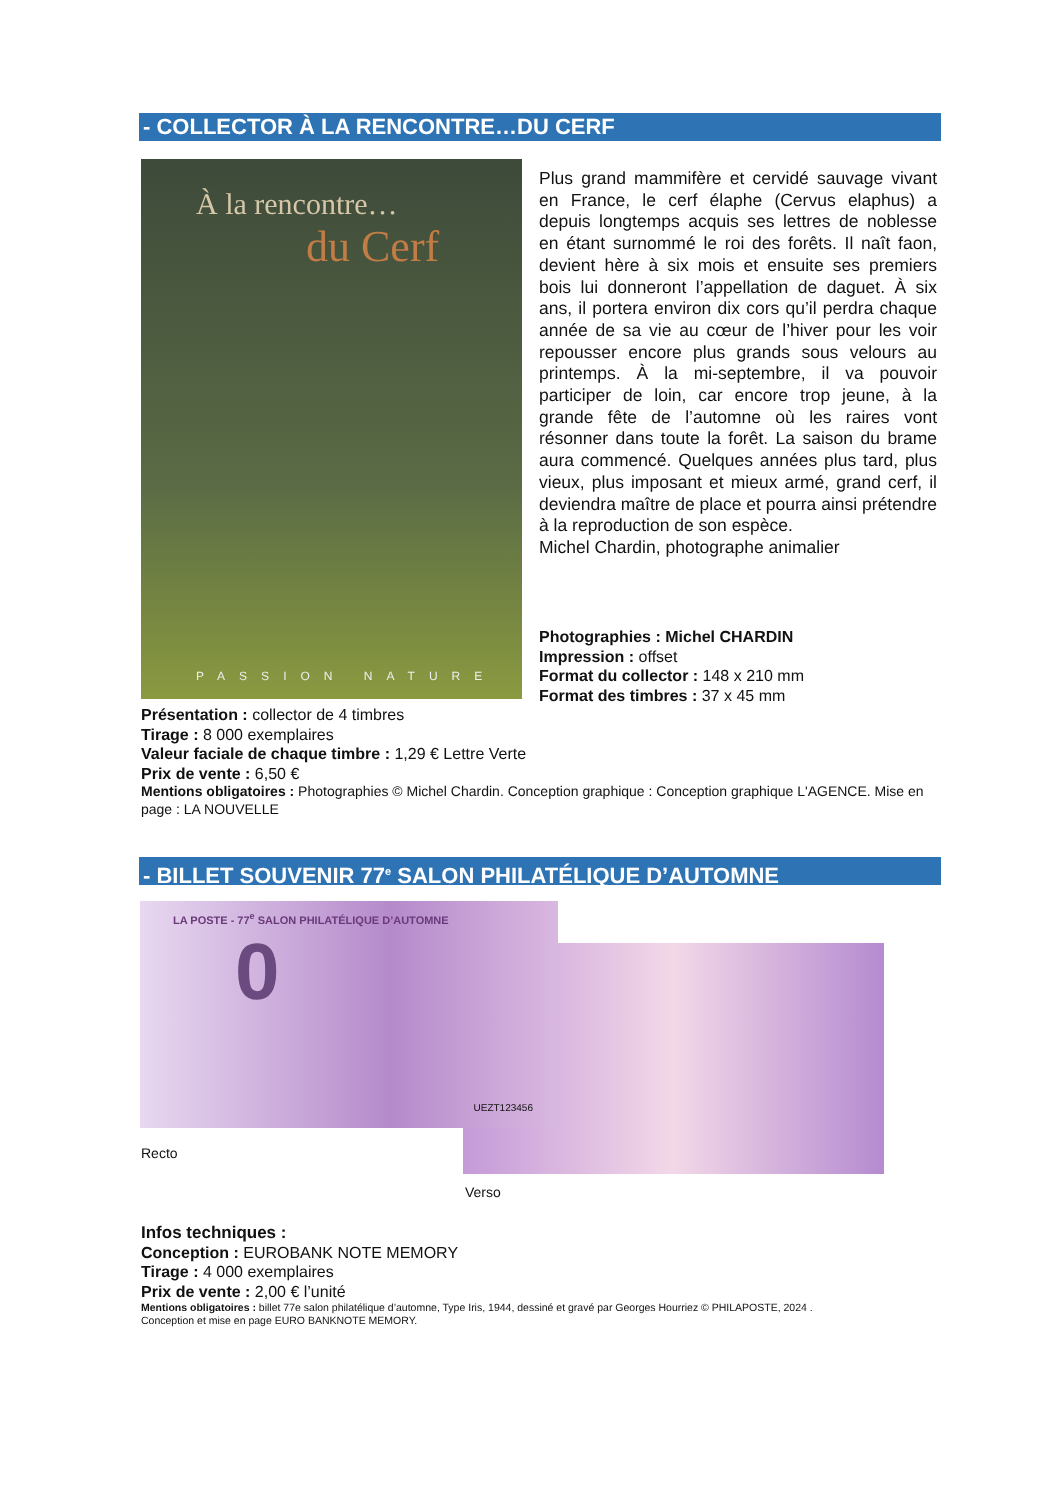- COLLECTOR À LA RENCONTRE…DU CERF
À la rencontre…
du Cerf
PASSION NATURE
Plus grand mammifère et cervidé sauvage vivant en France, le cerf élaphe (Cervus elaphus) a depuis longtemps acquis ses lettres de noblesse en étant surnommé le roi des forêts. Il naît faon, devient hère à six mois et ensuite ses premiers bois lui donneront l’appellation de daguet. À six ans, il portera environ dix cors qu’il perdra chaque année de sa vie au cœur de l’hiver pour les voir repousser encore plus grands sous velours au printemps. À la mi-septembre, il va pouvoir participer de loin, car encore trop jeune, à la grande fête de l’automne où les raires vont résonner dans toute la forêt. La saison du brame aura commencé. Quelques années plus tard, plus vieux, plus imposant et mieux armé, grand cerf, il deviendra maître de place et pourra ainsi prétendre à la reproduction de son espèce.
Michel Chardin, photographe animalier
Photographies : Michel CHARDIN
Impression : offset
Format du collector : 148 x 210 mm
Format des timbres : 37 x 45 mm
Présentation : collector de 4 timbres
Tirage : 8 000 exemplaires
Valeur faciale de chaque timbre : 1,29 € Lettre Verte
Prix de vente : 6,50 €
Mentions obligatoires : Photographies © Michel Chardin. Conception graphique : Conception graphique L'AGENCE. Mise en page : LA NOUVELLE
- BILLET SOUVENIR 77<sup>e</sup> SALON PHILATÉLIQUE D’AUTOMNE
LA POSTE - 77<sup>e</sup> SALON PHILATÉLIQUE D’AUTOMNE
0
UEZT123456
Recto
Verso
Infos techniques :
Conception : EUROBANK NOTE MEMORY
Tirage : 4 000 exemplaires
Prix de vente : 2,00 € l’unité
Mentions obligatoires : billet 77e salon philatélique d’automne, Type Iris, 1944, dessiné et gravé par Georges Hourriez © PHILAPOSTE, 2024 .
Conception et mise en page EURO BANKNOTE MEMORY.